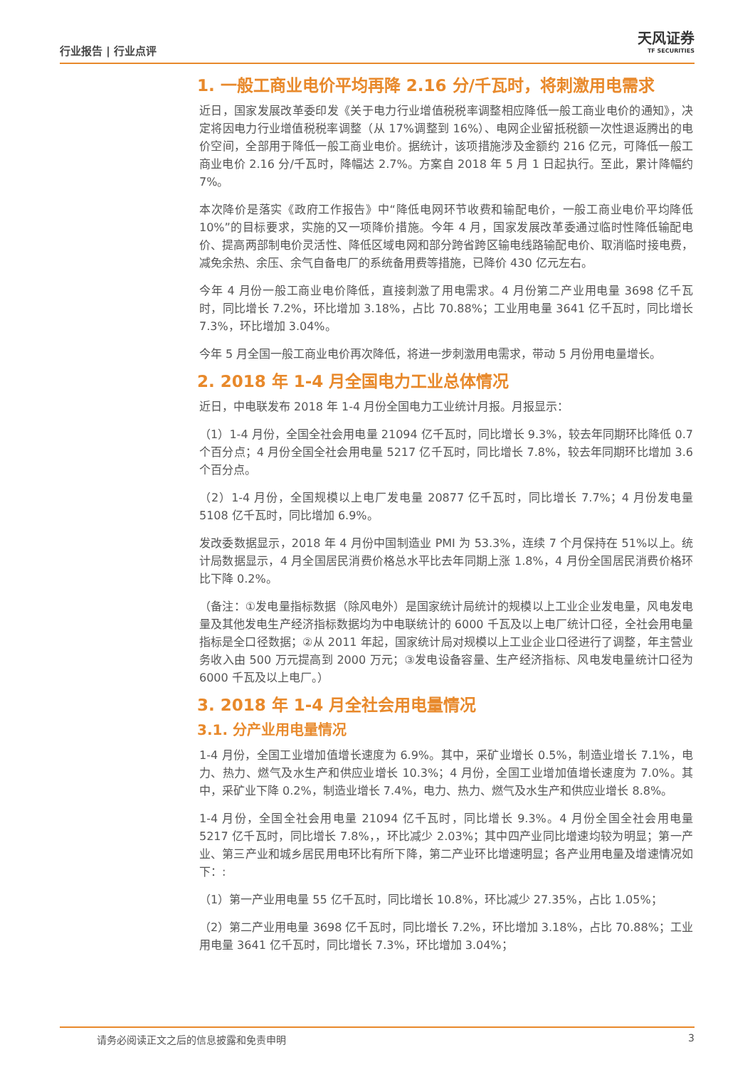行业报告 | 行业点评
天风证券
TF SECURITIES
1. 一般工商业电价平均再降 2.16 分/千瓦时，将刺激用电需求
近日，国家发展改革委印发《关于电力行业增值税税率调整相应降低一般工商业电价的通知》，决定将因电力行业增值税税率调整（从 17%调整到 16%）、电网企业留抵税额一次性退返腾出的电价空间，全部用于降低一般工商业电价。据统计，该项措施涉及金额约 216 亿元，可降低一般工商业电价 2.16 分/千瓦时，降幅达 2.7%。方案自 2018 年 5 月 1 日起执行。至此，累计降幅约 7%。
本次降价是落实《政府工作报告》中“降低电网环节收费和输配电价，一般工商业电价平均降低 10%”的目标要求，实施的又一项降价措施。今年 4 月，国家发展改革委通过临时性降低输配电价、提高两部制电价灵活性、降低区域电网和部分跨省跨区输电线路输配电价、取消临时接电费，减免余热、余压、余气自备电厂的系统备用费等措施，已降价 430 亿元左右。
今年 4 月份一般工商业电价降低，直接刺激了用电需求。4 月份第二产业用电量 3698 亿千瓦时，同比增长 7.2%，环比增加 3.18%，占比 70.88%；工业用电量 3641 亿千瓦时，同比增长 7.3%，环比增加 3.04%。
今年 5 月全国一般工商业电价再次降低，将进一步刺激用电需求，带动 5 月份用电量增长。
2. 2018 年 1-4 月全国电力工业总体情况
近日，中电联发布 2018 年 1-4 月份全国电力工业统计月报。月报显示：
（1）1-4 月份，全国全社会用电量 21094 亿千瓦时，同比增长 9.3%，较去年同期环比降低 0.7 个百分点；4 月份全国全社会用电量 5217 亿千瓦时，同比增长 7.8%，较去年同期环比增加 3.6 个百分点。
（2）1-4 月份，全国规模以上电厂发电量 20877 亿千瓦时，同比增长 7.7%；4 月份发电量 5108 亿千瓦时，同比增加 6.9%。
发改委数据显示，2018 年 4 月份中国制造业 PMI 为 53.3%，连续 7 个月保持在 51%以上。统计局数据显示，4 月全国居民消费价格总水平比去年同期上涨 1.8%，4 月份全国居民消费价格环比下降 0.2%。
（备注：①发电量指标数据（除风电外）是国家统计局统计的规模以上工业企业发电量，风电发电量及其他发电生产经济指标数据均为中电联统计的 6000 千瓦及以上电厂统计口径，全社会用电量指标是全口径数据；②从 2011 年起，国家统计局对规模以上工业企业口径进行了调整，年主营业务收入由 500 万元提高到 2000 万元；③发电设备容量、生产经济指标、风电发电量统计口径为 6000 千瓦及以上电厂。）
3. 2018 年 1-4 月全社会用电量情况
3.1. 分产业用电量情况
1-4 月份，全国工业增加值增长速度为 6.9%。其中，采矿业增长 0.5%，制造业增长 7.1%，电力、热力、燃气及水生产和供应业增长 10.3%；4 月份，全国工业增加值增长速度为 7.0%。其中，采矿业下降 0.2%，制造业增长 7.4%，电力、热力、燃气及水生产和供应业增长 8.8%。
1-4 月份，全国全社会用电量 21094 亿千瓦时，同比增长 9.3%。4 月份全国全社会用电量 5217 亿千瓦时，同比增长 7.8%，，环比减少 2.03%；其中四产业同比增速均较为明显；第一产业、第三产业和城乡居民用电环比有所下降，第二产业环比增速明显；各产业用电量及增速情况如下：:
（1）第一产业用电量 55 亿千瓦时，同比增长 10.8%，环比减少 27.35%，占比 1.05%；
（2）第二产业用电量 3698 亿千瓦时，同比增长 7.2%，环比增加 3.18%，占比 70.88%；工业用电量 3641 亿千瓦时，同比增长 7.3%，环比增加 3.04%；
请务必阅读正文之后的信息披露和免责申明 3